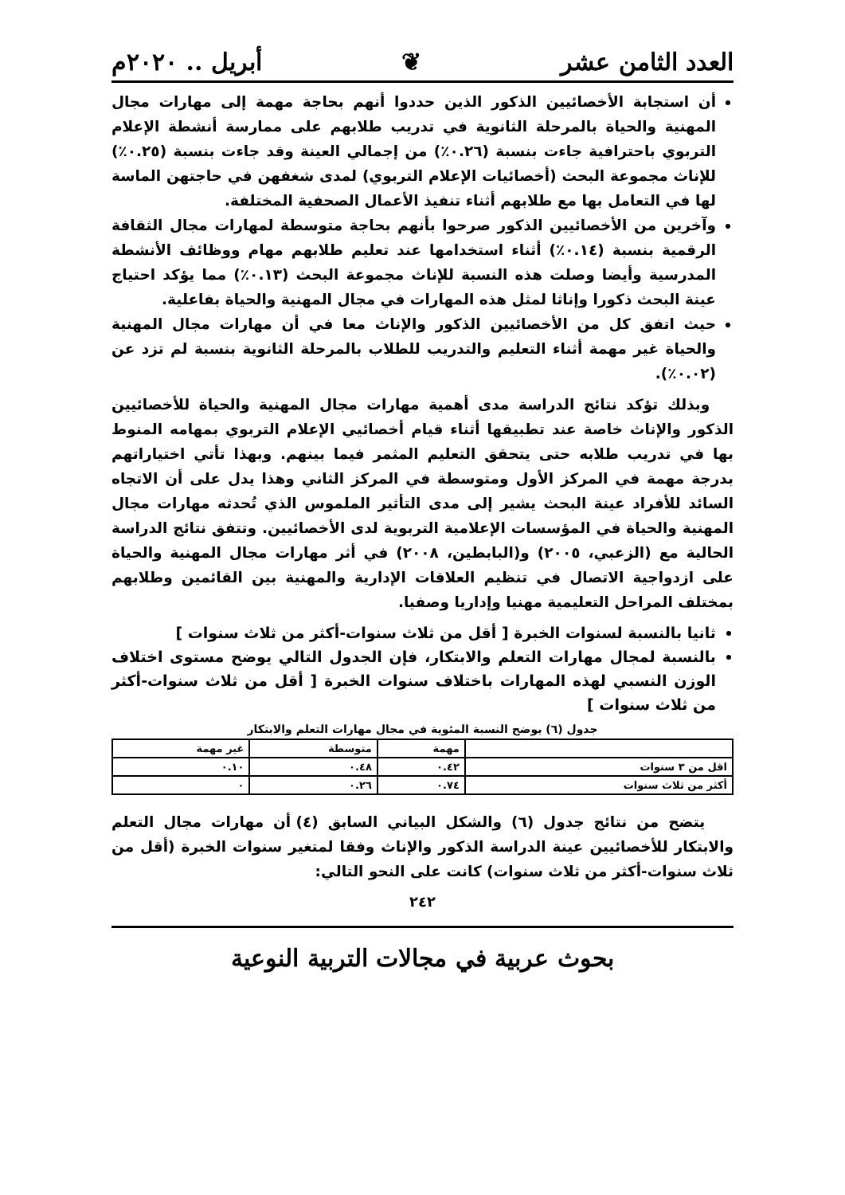العدد الثامن عشر ❦ أبريل .. ٢٠٢٠م
أن استجابة الأخصائيين الذكور الذين حددوا أنهم بحاجة مهمة إلى مهارات مجال المهنية والحياة بالمرحلة الثانوية في تدريب طلابهم على ممارسة أنشطة الإعلام التربوي باحترافية جاءت بنسبة (٠.٢٦٪) من إجمالي العينة وقد جاءت بنسبة (٠.٢٥٪) للإناث مجموعة البحث (أخصائيات الإعلام التربوي) لمدى شغفهن في حاجتهن الماسة لها في التعامل بها مع طلابهم أثناء تنفيذ الأعمال الصحفية المختلفة.
وآخرين من الأخصائيين الذكور صرحوا بأنهم بحاجة متوسطة لمهارات مجال الثقافة الرقمية بنسبة (٠.١٤٪) أثناء استخدامها عند تعليم طلابهم مهام ووظائف الأنشطة المدرسية وأيضا وصلت هذه النسبة للإناث مجموعة البحث (٠.١٣٪) مما يؤكد احتياج عينة البحث ذكورا وإناثا لمثل هذه المهارات في مجال المهنية والحياة بفاعلية.
حيث اتفق كل من الأخصائيين الذكور والإناث معا في أن مهارات مجال المهنية والحياة غير مهمة أثناء التعليم والتدريب للطلاب بالمرحلة الثانوية بنسبة لم تزد عن (٠.٠٢٪).
وبذلك تؤكد نتائج الدراسة مدى أهمية مهارات مجال المهنية والحياة للأخصائيين الذكور والإناث خاصة عند تطبيقها أثناء قيام أخصائيي الإعلام التربوي بمهامه المنوط بها في تدريب طلابه حتى يتحقق التعليم المثمر فيما بينهم. وبهذا تأتي اختياراتهم بدرجة مهمة في المركز الأول ومتوسطة في المركز الثاني وهذا يدل على أن الاتجاه السائد للأفراد عينة البحث يشير إلى مدى التأثير الملموس الذي تُحدثه مهارات مجال المهنية والحياة في المؤسسات الإعلامية التربوية لدى الأخصائيين. وتتفق نتائج الدراسة الحالية مع (الزعبي، ٢٠٠٥) و(البابطين، ٢٠٠٨) في أثر مهارات مجال المهنية والحياة على ازدواجية الاتصال في تنظيم العلاقات الإدارية والمهنية بين القائمين وطلابهم بمختلف المراحل التعليمية مهنيا وإداريا وصفيا.
ثانيا بالنسبة لسنوات الخبرة [ أقل من ثلاث سنوات-أكثر من ثلاث سنوات ]
بالنسبة لمجال مهارات التعلم والابتكار، فإن الجدول التالي يوضح مستوى اختلاف الوزن النسبي لهذه المهارات باختلاف سنوات الخبرة [ أقل من ثلاث سنوات-أكثر من ثلاث سنوات ]
جدول (٦) يوضح النسبة المئوية في مجال مهارات التعلم والابتكار
| | مهمة | متوسطة | غير مهمة |
| --- | --- | --- | --- |
| اقل من ٣ سنوات | ٠.٤٢ | ٠.٤٨ | ٠.١٠ |
| أكثر من ثلاث سنوات | ٠.٧٤ | ٠.٢٦ | ٠ |
يتضح من نتائج جدول (٦) والشكل البياني السابق (٤) أن مهارات مجال التعلم والابتكار للأخصائيين عينة الدراسة الذكور والإناث وفقا لمتغير سنوات الخبرة (أقل من ثلاث سنوات-أكثر من ثلاث سنوات) كانت على النحو التالي:
٢٤٢
بحوث عربية في مجالات التربية النوعية